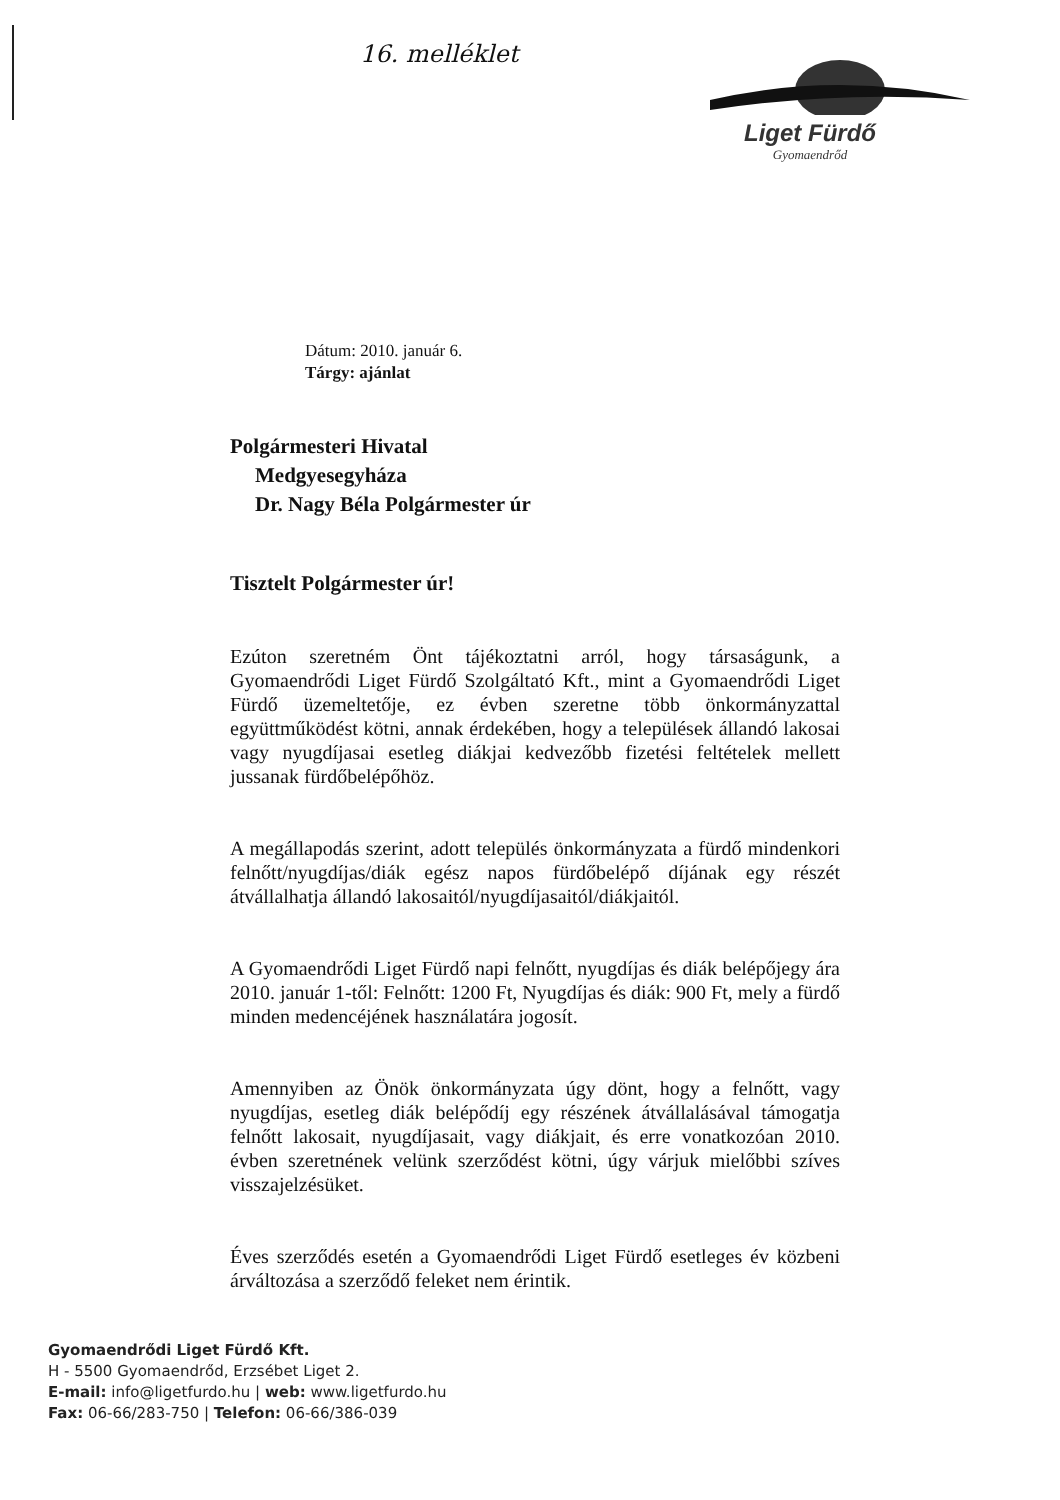16. melléklet
Liget Fürdő
Gyomaendrőd
Dátum: 2010. január 6.
Tárgy: ajánlat
Polgármesteri Hivatal
Medgyesegyháza
Dr. Nagy Béla Polgármester úr
Tisztelt Polgármester úr!
Ezúton szeretném Önt tájékoztatni arról, hogy társaságunk, a Gyomaendrődi Liget Fürdő Szolgáltató Kft., mint a Gyomaendrődi Liget Fürdő üzemeltetője, ez évben szeretne több önkormányzattal együttműködést kötni, annak érdekében, hogy a települések állandó lakosai vagy nyugdíjasai esetleg diákjai kedvezőbb fizetési feltételek mellett jussanak fürdőbelépőhöz.
A megállapodás szerint, adott település önkormányzata a fürdő mindenkori felnőtt/nyugdíjas/diák egész napos fürdőbelépő díjának egy részét átvállalhatja állandó lakosaitól/nyugdíjasaitól/diákjaitól.
A Gyomaendrődi Liget Fürdő napi felnőtt, nyugdíjas és diák belépőjegy ára 2010. január 1-től: Felnőtt: 1200 Ft, Nyugdíjas és diák: 900 Ft, mely a fürdő minden medencéjének használatára jogosít.
Amennyiben az Önök önkormányzata úgy dönt, hogy a felnőtt, vagy nyugdíjas, esetleg diák belépődíj egy részének átvállalásával támogatja felnőtt lakosait, nyugdíjasait, vagy diákjait, és erre vonatkozóan 2010. évben szeretnének velünk szerződést kötni, úgy várjuk mielőbbi szíves visszajelzésüket.
Éves szerződés esetén a Gyomaendrődi Liget Fürdő esetleges év közbeni árváltozása a szerződő feleket nem érintik.
Gyomaendrődi Liget Fürdő Kft.
H - 5500 Gyomaendrőd, Erzsébet Liget 2.
E-mail: info@ligetfurdo.hu | web: www.ligetfurdo.hu
Fax: 06-66/283-750 | Telefon: 06-66/386-039